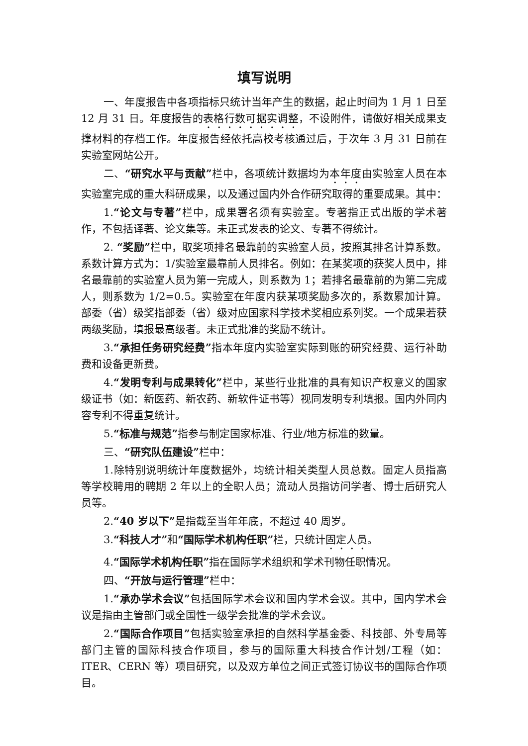填写说明
一、年度报告中各项指标只统计当年产生的数据，起止时间为 1 月 1 日至 12 月 31 日。年度报告的表格行数可据实调整，不设附件，请做好相关成果支撑材料的存档工作。年度报告经依托高校考核通过后，于次年 3 月 31 日前在实验室网站公开。
二、“研究水平与贡献”栏中，各项统计数据均为本年度由实验室人员在本实验室完成的重大科研成果，以及通过国内外合作研究取得的重要成果。其中：
1.“论文与专著”栏中，成果署名须有实验室。专著指正式出版的学术著作，不包括译著、论文集等。未正式发表的论文、专著不得统计。
2. “奖励”栏中，取奖项排名最靠前的实验室人员，按照其排名计算系数。系数计算方式为：1/实验室最靠前人员排名。例如：在某奖项的获奖人员中，排名最靠前的实验室人员为第一完成人，则系数为 1；若排名最靠前的为第二完成人，则系数为 1/2=0.5。实验室在年度内获某项奖励多次的，系数累加计算。部委（省）级奖指部委（省）级对应国家科学技术奖相应系列奖。一个成果若获两级奖励，填报最高级者。未正式批准的奖励不统计。
3.“承担任务研究经费”指本年度内实验室实际到账的研究经费、运行补助费和设备更新费。
4.“发明专利与成果转化”栏中，某些行业批准的具有知识产权意义的国家级证书（如：新医药、新农药、新软件证书等）视同发明专利填报。国内外同内容专利不得重复统计。
5.“标准与规范”指参与制定国家标准、行业/地方标准的数量。
三、“研究队伍建设”栏中：
1.除特别说明统计年度数据外，均统计相关类型人员总数。固定人员指高等学校聘用的聘期 2 年以上的全职人员；流动人员指访问学者、博士后研究人员等。
2.“40 岁以下”是指截至当年年底，不超过 40 周岁。
3.“科技人才”和“国际学术机构任职”栏，只统计固定人员。
4.“国际学术机构任职”指在国际学术组织和学术刊物任职情况。
四、“开放与运行管理”栏中：
1.“承办学术会议”包括国际学术会议和国内学术会议。其中，国内学术会议是指由主管部门或全国性一级学会批准的学术会议。
2.“国际合作项目”包括实验室承担的自然科学基金委、科技部、外专局等部门主管的国际科技合作项目，参与的国际重大科技合作计划/工程（如：ITER、CERN 等）项目研究，以及双方单位之间正式签订协议书的国际合作项目。